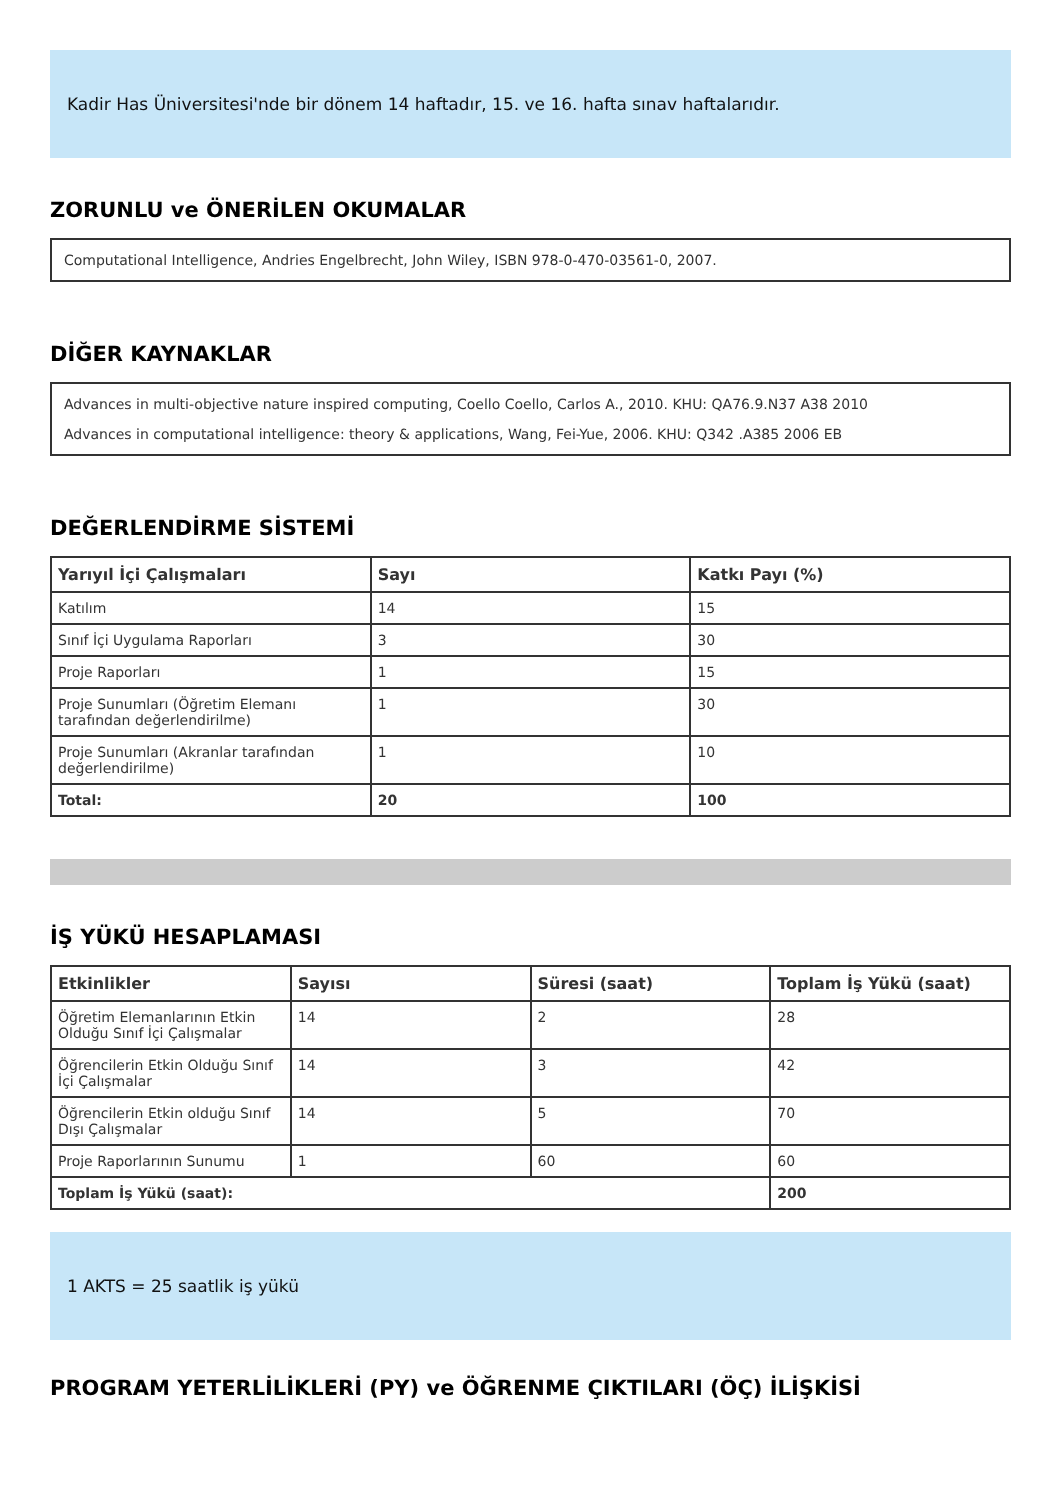Kadir Has Üniversitesi'nde bir dönem 14 haftadır, 15. ve 16. hafta sınav haftalarıdır.
ZORUNLU ve ÖNERİLEN OKUMALAR
Computational Intelligence, Andries Engelbrecht, John Wiley, ISBN 978-0-470-03561-0, 2007.
DİĞER KAYNAKLAR
Advances in multi-objective nature inspired computing, Coello Coello, Carlos A., 2010. KHU: QA76.9.N37 A38 2010
Advances in computational intelligence: theory & applications, Wang, Fei-Yue, 2006. KHU: Q342 .A385 2006 EB
DEĞERLENDİRME SİSTEMİ
| Yarıyıl İçi Çalışmaları | Sayı | Katkı Payı (%) |
| --- | --- | --- |
| Katılım | 14 | 15 |
| Sınıf İçi Uygulama Raporları | 3 | 30 |
| Proje Raporları | 1 | 15 |
| Proje Sunumları (Öğretim Elemanı tarafından değerlendirilme) | 1 | 30 |
| Proje Sunumları (Akranlar tarafından değerlendirilme) | 1 | 10 |
| Total: | 20 | 100 |
İŞ YÜKÜ HESAPLAMASI
| Etkinlikler | Sayısı | Süresi (saat) | Toplam İş Yükü (saat) |
| --- | --- | --- | --- |
| Öğretim Elemanlarının Etkin Olduğu Sınıf İçi Çalışmalar | 14 | 2 | 28 |
| Öğrencilerin Etkin Olduğu Sınıf İçi Çalışmalar | 14 | 3 | 42 |
| Öğrencilerin Etkin olduğu Sınıf Dışı Çalışmalar | 14 | 5 | 70 |
| Proje Raporlarının Sunumu | 1 | 60 | 60 |
| Toplam İş Yükü (saat): | | | 200 |
1 AKTS = 25 saatlik iş yükü
PROGRAM YETERLİLİKLERİ (PY) ve ÖĞRENME ÇIKTILARI (ÖÇ) İLİŞKİSİ